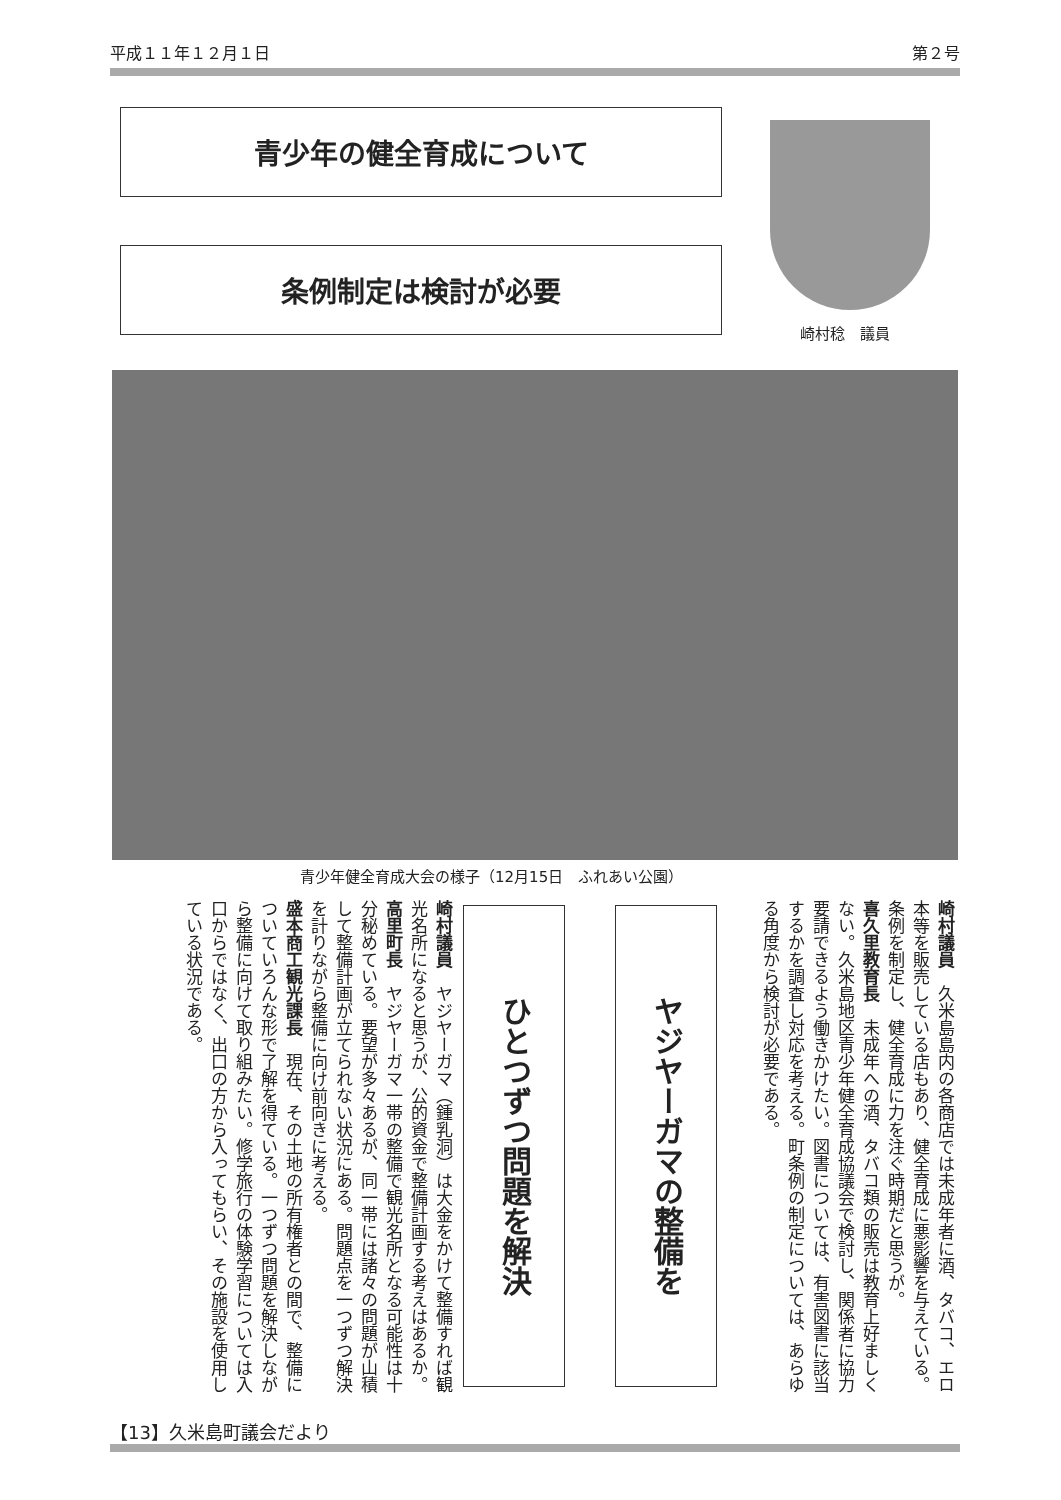平成１１年１２月１日 第２号
青少年の健全育成について
条例制定は検討が必要
崎村稔　議員
青少年健全育成大会の様子（12月15日　ふれあい公園）
崎村議員　久米島島内の各商店では未成年者に酒、タバコ、エロ本等を販売している店もあり、健全育成に悪影響を与えている。条例を制定し、健全育成に力を注ぐ時期だと思うが。
喜久里教育長　未成年への酒、タバコ類の販売は教育上好ましくない。久米島地区青少年健全育成協議会で検討し、関係者に協力要請できるよう働きかけたい。図書については、有害図書に該当するかを調査し対応を考える。町条例の制定については、あらゆる角度から検討が必要である。
ヤジヤーガマの整備を
ひとつずつ問題を解決
崎村議員　ヤジヤーガマ（鍾乳洞）は大金をかけて整備すれば観光名所になると思うが、公的資金で整備計画する考えはあるか。
高里町長　ヤジヤーガマ一帯の整備で観光名所となる可能性は十分秘めている。要望が多々あるが、同一帯には諸々の問題が山積して整備計画が立てられない状況にある。問題点を一つずつ解決を計りながら整備に向け前向きに考える。
盛本商工観光課長　現在、その土地の所有権者との間で、整備についていろんな形で了解を得ている。一つずつ問題を解決しながら整備に向けて取り組みたい。修学旅行の体験学習については入口からではなく、出口の方から入ってもらい、その施設を使用している状況である。
【13】久米島町議会だより